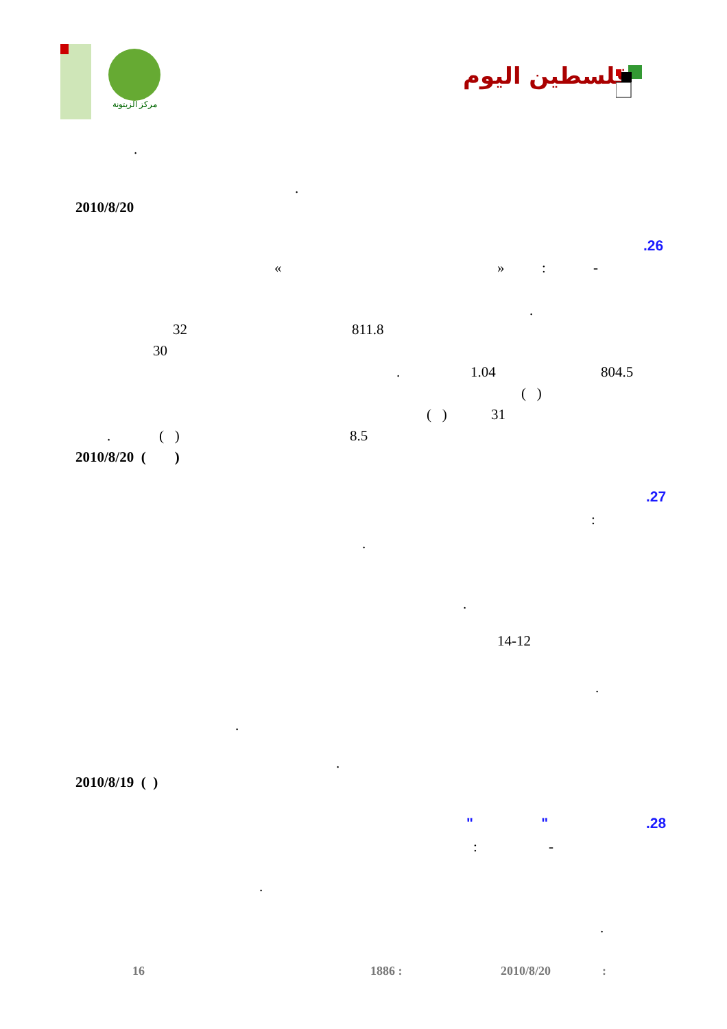مركز الزيتونة
فلسطين اليوم
.
.
2010/8/20
.26
« » : -
.
32 811.8
30
. 1.04 804.5
( )
( ) 31
. ( ) 8.5
2010/8/20 ( )
.27
:
.
.
14-12
.
.
.
2010/8/19 ( )
.28
" "
: -
.
.
16 1886 : 2010/8/20 :